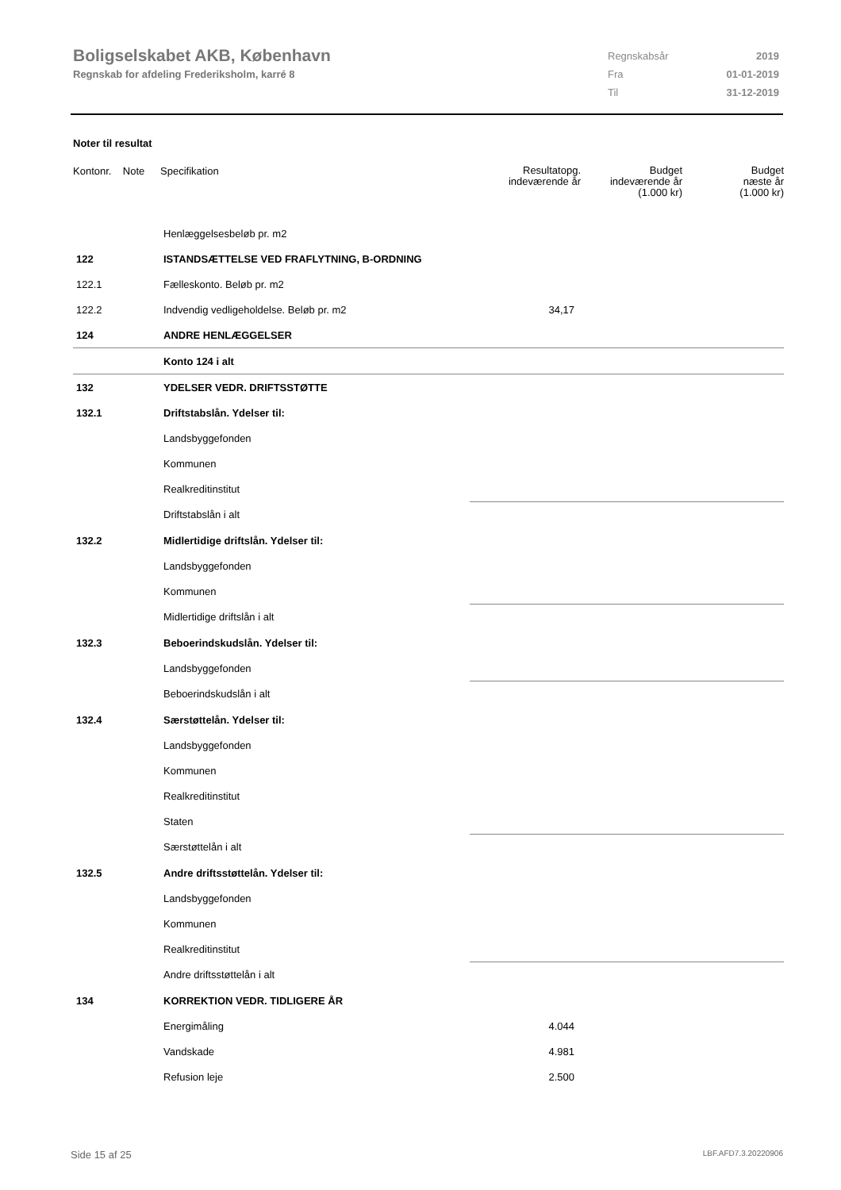Boligselskabet AKB, København
Regnskab for afdeling Frederiksholm, karré 8
| Regnskabsår | 2019 |
| Fra | 01-01-2019 |
| Til | 31-12-2019 |
Noter til resultat
| Kontonr. Note | Specifikation | Resultatopg. indeværende år | Budget indeværende år (1.000 kr) | Budget næste år (1.000 kr) |
| --- | --- | --- | --- | --- |
| | Henlæggelsesbeløb pr. m2 | | | |
| 122 | ISTANDSÆTTELSE VED FRAFLYTNING, B-ORDNING | | | |
| 122.1 | Fælleskonto. Beløb pr. m2 | | | |
| 122.2 | Indvendig vedligeholdelse. Beløb pr. m2 | 34,17 | | |
| 124 | ANDRE HENLÆGGELSER | | | |
| | Konto 124 i alt | | | |
| 132 | YDELSER VEDR. DRIFTSSTØTTE | | | |
| 132.1 | Driftstabslån. Ydelser til: | | | |
| | Landsbyggefonden | | | |
| | Kommunen | | | |
| | Realkreditinstitut | | | |
| | Driftstabslån i alt | | | |
| 132.2 | Midlertidige driftslån. Ydelser til: | | | |
| | Landsbyggefonden | | | |
| | Kommunen | | | |
| | Midlertidige driftslån i alt | | | |
| 132.3 | Beboerindskudslån. Ydelser til: | | | |
| | Landsbyggefonden | | | |
| | Beboerindskudslån i alt | | | |
| 132.4 | Særstøttelån. Ydelser til: | | | |
| | Landsbyggefonden | | | |
| | Kommunen | | | |
| | Realkreditinstitut | | | |
| | Staten | | | |
| | Særstøttelån i alt | | | |
| 132.5 | Andre driftsstøttelån. Ydelser til: | | | |
| | Landsbyggefonden | | | |
| | Kommunen | | | |
| | Realkreditinstitut | | | |
| | Andre driftsstøttelån i alt | | | |
| 134 | KORREKTION VEDR. TIDLIGERE ÅR | | | |
| | Energimåling | 4.044 | | |
| | Vandskade | 4.981 | | |
| | Refusion leje | 2.500 | | |
Side 15 af 25 LBF.AFD7.3.20220906